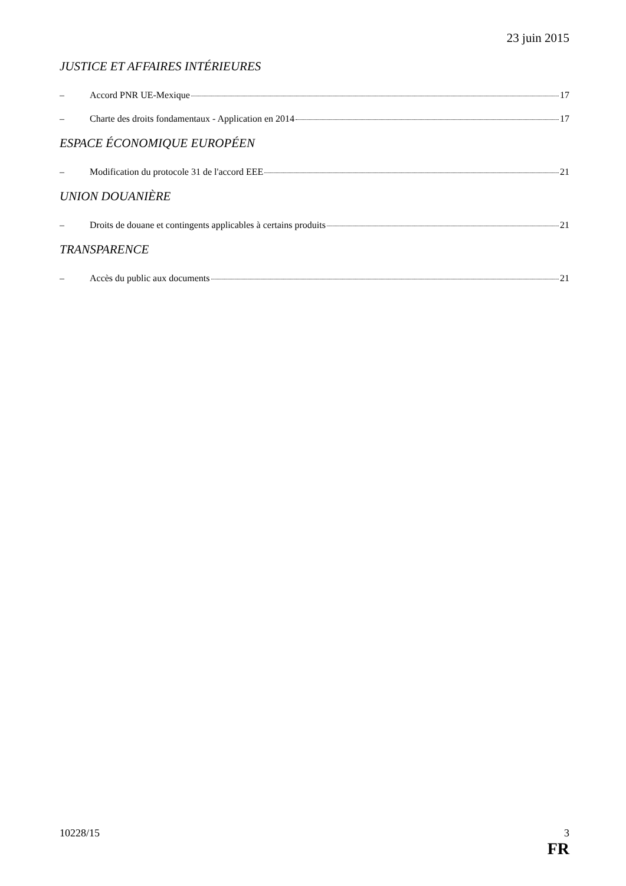23 juin 2015
JUSTICE ET AFFAIRES INTÉRIEURES
– Accord PNR UE-Mexique 17
– Charte des droits fondamentaux - Application en 2014 17
ESPACE ÉCONOMIQUE EUROPÉEN
– Modification du protocole 31 de l'accord EEE 21
UNION DOUANIÈRE
– Droits de douane et contingents applicables à certains produits 21
TRANSPARENCE
– Accès du public aux documents 21
10228/15 3
FR